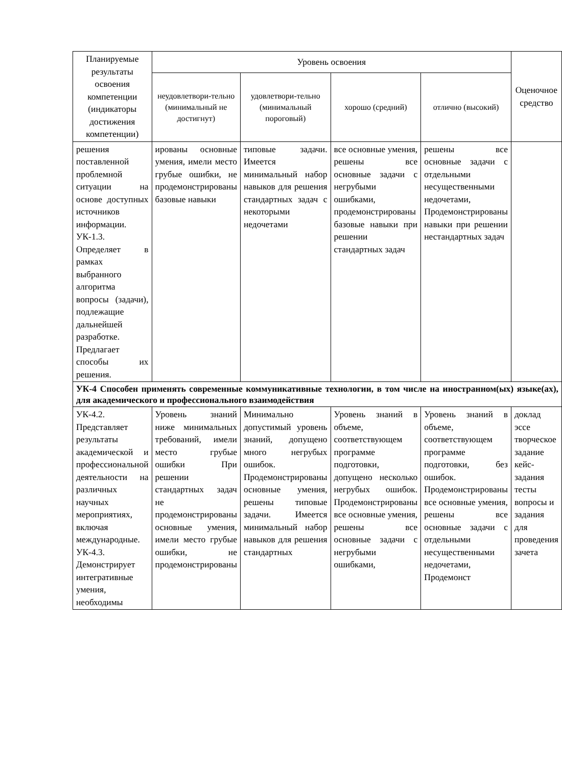| Планируемые результаты освоения компетенции (индикаторы достижения компетенции) | Уровень освоения | | | | Оценочное средство |
| --- | --- | --- | --- | --- | --- |
| | неудовлетвори-тельно (минимальный не достигнут) | удовлетвори-тельно (минимальный пороговый) | хорошо (средний) | отлично (высокий) | |
| решения поставленной проблемной ситуации на основе доступных источников информации. УК-1.3. Определяет в рамках выбранного алгоритма вопросы (задачи), подлежащие дальнейшей разработке. Предлагает способы их решения. | ированы основные умения, имели место грубые ошибки, не продемонстрированы базовые навыки | типовые задачи. Имеется минимальный набор навыков для решения стандартных задач с некоторыми недочетами | все основные умения, решены все основные задачи с негрубыми ошибками, продемонстрированы базовые навыки при решении стандартных задач | решены все основные задачи с отдельными несущественными недочетами, Продемонстрированы навыки при решении нестандартных задач | |
| УК-4 Способен применять современные коммуникативные технологии, в том числе на иностранном(ых) языке(ах), для академического и профессионального взаимодействия | | | | | |
| УК-4.2. Представляет результаты академической и профессиональной деятельности на различных научных мероприятиях, включая международные. УК-4.3. Демонстрирует интегративные умения, необходимы | Уровень знаний ниже минимальных требований, имели место грубые ошибки При решении стандартных задач не продемонстрированы основные умения, имели место грубые ошибки, не продемонстрированы | Минимально допустимый уровень знаний, допущено много негрубых ошибок. Продемонстрированы основные умения, решены типовые задачи. Имеется минимальный набор навыков для решения стандартных | Уровень знаний в объеме, соответствующем программе подготовки, допущено несколько негрубых ошибок. Продемонстрированы все основные умения, решены все основные задачи с негрубыми ошибками, | Уровень знаний в объеме, соответствующем программе подготовки, без ошибок. Продемонстрированы все основные умения, решены все основные задачи с отдельными несущественными недочетами, Продемонст | доклад эссе творческое задание кейс-задания тесты вопросы и задания для проведения зачета |